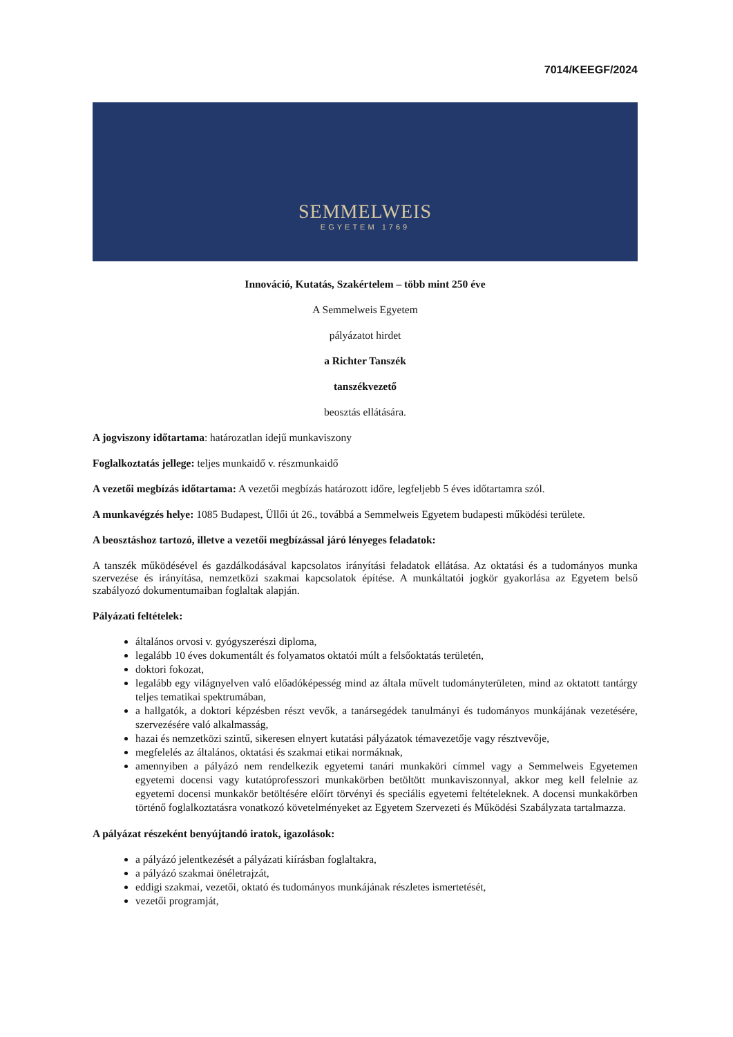7014/KEEGF/2024
SEMMELWEIS
EGYETEM 1769
Innováció, Kutatás, Szakértelem – több mint 250 éve
A Semmelweis Egyetem
pályázatot hirdet
a Richter Tanszék
tanszékvezető
beosztás ellátására.
A jogviszony időtartama: határozatlan idejű munkaviszony
Foglalkoztatás jellege: teljes munkaidő v. részmunkaidő
A vezetői megbízás időtartama: A vezetői megbízás határozott időre, legfeljebb 5 éves időtartamra szól.
A munkavégzés helye: 1085 Budapest, Üllői út 26., továbbá a Semmelweis Egyetem budapesti működési területe.
A beosztáshoz tartozó, illetve a vezetői megbízással járó lényeges feladatok:
A tanszék működésével és gazdálkodásával kapcsolatos irányítási feladatok ellátása. Az oktatási és a tudományos munka szervezése és irányítása, nemzetközi szakmai kapcsolatok építése. A munkáltatói jogkör gyakorlása az Egyetem belső szabályozó dokumentumaiban foglaltak alapján.
Pályázati feltételek:
általános orvosi v. gyógyszerészi diploma,
legalább 10 éves dokumentált és folyamatos oktatói múlt a felsőoktatás területén,
doktori fokozat,
legalább egy világnyelven való előadóképesség mind az általa művelt tudományterületen, mind az oktatott tantárgy teljes tematikai spektrumában,
a hallgatók, a doktori képzésben részt vevők, a tanársegédek tanulmányi és tudományos munkájának vezetésére, szervezésére való alkalmasság,
hazai és nemzetközi szintű, sikeresen elnyert kutatási pályázatok témavezetője vagy résztvevője,
megfelelés az általános, oktatási és szakmai etikai normáknak,
amennyiben a pályázó nem rendelkezik egyetemi tanári munkaköri címmel vagy a Semmelweis Egyetemen egyetemi docensi vagy kutatóprofesszori munkakörben betöltött munkaviszonnyal, akkor meg kell felelnie az egyetemi docensi munkakör betöltésére előírt törvényi és speciális egyetemi feltételeknek. A docensi munkakörben történő foglalkoztatásra vonatkozó követelményeket az Egyetem Szervezeti és Működési Szabályzata tartalmazza.
A pályázat részeként benyújtandó iratok, igazolások:
a pályázó jelentkezését a pályázati kiírásban foglaltakra,
a pályázó szakmai önéletrajzát,
eddigi szakmai, vezetői, oktató és tudományos munkájának részletes ismertetését,
vezetői programját,